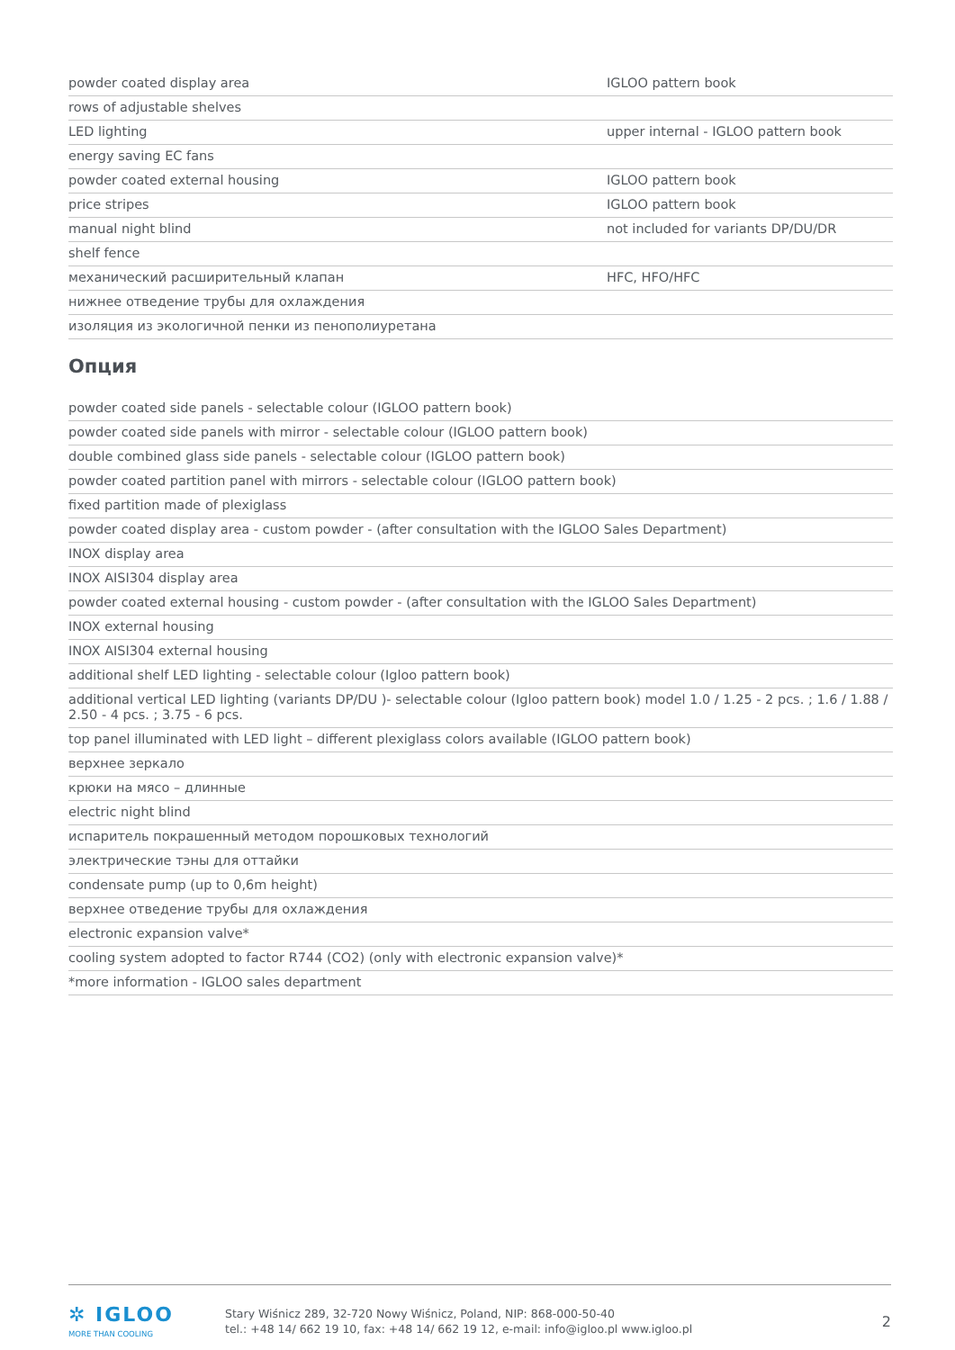| powder coated display area | IGLOO pattern book |
| rows of adjustable shelves | |
| LED lighting | upper internal - IGLOO pattern book |
| energy saving EC fans | |
| powder coated external housing | IGLOO pattern book |
| price stripes | IGLOO pattern book |
| manual night blind | not included for variants DP/DU/DR |
| shelf fence | |
| механический расширительный клапан | HFC, HFO/HFC |
| нижнее отведение трубы для охлаждения | |
| изоляция из экологичной пенки из пенополиуретана | |
Опция
| powder coated side panels - selectable colour (IGLOO pattern book) |
| powder coated side panels with mirror - selectable colour (IGLOO pattern book) |
| double combined glass side panels - selectable colour (IGLOO pattern book) |
| powder coated partition panel with mirrors - selectable colour (IGLOO pattern book) |
| fixed partition made of plexiglass |
| powder coated display area - custom powder - (after consultation with the IGLOO Sales Department) |
| INOX display area |
| INOX AISI304 display area |
| powder coated external housing - custom powder - (after consultation with the IGLOO Sales Department) |
| INOX external housing |
| INOX AISI304 external housing |
| additional shelf LED lighting - selectable colour (Igloo pattern book) |
| additional vertical LED lighting (variants DP/DU )- selectable colour (Igloo pattern book) model 1.0 / 1.25 - 2 pcs. ; 1.6 / 1.88 / 2.50 - 4 pcs. ; 3.75 - 6 pcs. |
| top panel illuminated with LED light – different plexiglass colors available (IGLOO pattern book) |
| верхнее зеркало |
| крюки на мясо – длинные |
| electric night blind |
| испаритель покрашенный методом порошковых технологий |
| электрические тэны для оттайки |
| condensate pump (up to 0,6m height) |
| верхнее отведение трубы для охлаждения |
| electronic expansion valve* |
| cooling system adopted to factor R744 (CO2) (only with electronic expansion valve)* |
| *more information - IGLOO sales department |
✲ IGLOO
MORE THAN COOLING
Stary Wiśnicz 289, 32-720 Nowy Wiśnicz, Poland, NIP: 868-000-50-40
tel.: +48 14/ 662 19 10, fax: +48 14/ 662 19 12, e-mail: info@igloo.pl www.igloo.pl
2